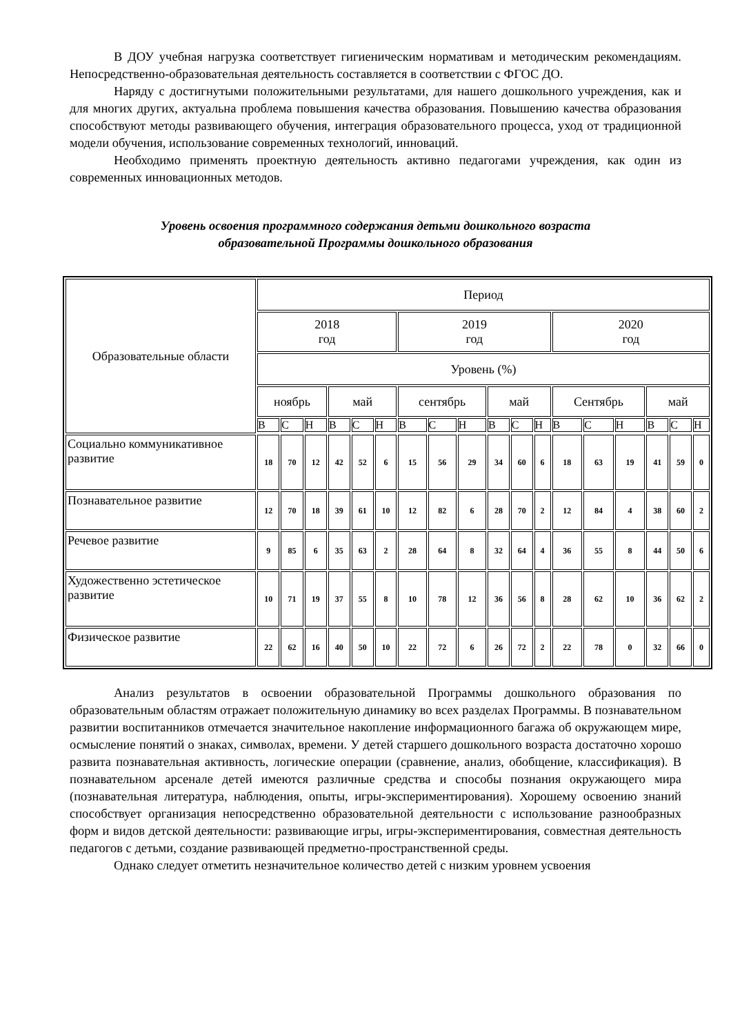В ДОУ учебная нагрузка соответствует гигиеническим нормативам и методическим рекомендациям. Непосредственно-образовательная деятельность составляется в соответствии с ФГОС ДО.
Наряду с достигнутыми положительными результатами, для нашего дошкольного учреждения, как и для многих других, актуальна проблема повышения качества образования. Повышению качества образования способствуют методы развивающего обучения, интеграция образовательного процесса, уход от традиционной модели обучения, использование современных технологий, инноваций.
Необходимо применять проектную деятельность активно педагогами учреждения, как один из современных инновационных методов.
Уровень освоения программного содержания детьми дошкольного возраста
образовательной Программы дошкольного образования
| Образовательные области | Период | | | | | | | | | | | | | | | | | |
| --- | --- | --- | --- | --- | --- | --- | --- | --- | --- | --- | --- | --- | --- | --- | --- | --- | --- | --- |
| | 2018 год | | | | | | 2019 год | | | | | | 2020 год | | | | | |
| | Уровень (%) | | | | | | | | | | | | | | | | | |
| | ноябрь | | | май | | | сентябрь | | | май | | | Сентябрь | | | май | | |
| | В | С | Н | В | С | Н | В | С | Н | В | С | Н | В | С | Н | В | С | Н |
| Социально коммуникативное развитие | 18 | 70 | 12 | 42 | 52 | 6 | 15 | 56 | 29 | 34 | 60 | 6 | 18 | 63 | 19 | 41 | 59 | 0 |
| Познавательное развитие | 12 | 70 | 18 | 39 | 61 | 10 | 12 | 82 | 6 | 28 | 70 | 2 | 12 | 84 | 4 | 38 | 60 | 2 |
| Речевое развитие | 9 | 85 | 6 | 35 | 63 | 2 | 28 | 64 | 8 | 32 | 64 | 4 | 36 | 55 | 8 | 44 | 50 | 6 |
| Художественно эстетическое развитие | 10 | 71 | 19 | 37 | 55 | 8 | 10 | 78 | 12 | 36 | 56 | 8 | 28 | 62 | 10 | 36 | 62 | 2 |
| Физическое развитие | 22 | 62 | 16 | 40 | 50 | 10 | 22 | 72 | 6 | 26 | 72 | 2 | 22 | 78 | 0 | 32 | 66 | 0 |
Анализ результатов в освоении образовательной Программы дошкольного образования по образовательным областям отражает положительную динамику во всех разделах Программы. В познавательном развитии воспитанников отмечается значительное накопление информационного багажа об окружающем мире, осмысление понятий о знаках, символах, времени. У детей старшего дошкольного возраста достаточно хорошо развита познавательная активность, логические операции (сравнение, анализ, обобщение, классификация). В познавательном арсенале детей имеются различные средства и способы познания окружающего мира (познавательная литература, наблюдения, опыты, игры-экспериментирования). Хорошему освоению знаний способствует организация непосредственно образовательной деятельности с использование разнообразных форм и видов детской деятельности: развивающие игры, игры-экспериментирования, совместная деятельность педагогов с детьми, создание развивающей предметно-пространственной среды.
Однако следует отметить незначительное количество детей с низким уровнем усвоения